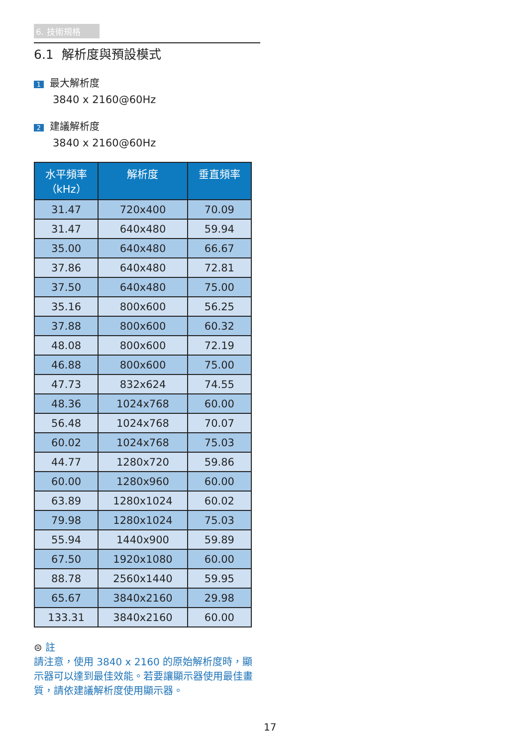6. 技術規格
6.1 解析度與預設模式
1 最大解析度
3840 x 2160@60Hz
2 建議解析度
3840 x 2160@60Hz
| 水平頻率 （kHz） | 解析度 | 垂直頻率 |
| --- | --- | --- |
| 31.47 | 720x400 | 70.09 |
| 31.47 | 640x480 | 59.94 |
| 35.00 | 640x480 | 66.67 |
| 37.86 | 640x480 | 72.81 |
| 37.50 | 640x480 | 75.00 |
| 35.16 | 800x600 | 56.25 |
| 37.88 | 800x600 | 60.32 |
| 48.08 | 800x600 | 72.19 |
| 46.88 | 800x600 | 75.00 |
| 47.73 | 832x624 | 74.55 |
| 48.36 | 1024x768 | 60.00 |
| 56.48 | 1024x768 | 70.07 |
| 60.02 | 1024x768 | 75.03 |
| 44.77 | 1280x720 | 59.86 |
| 60.00 | 1280x960 | 60.00 |
| 63.89 | 1280x1024 | 60.02 |
| 79.98 | 1280x1024 | 75.03 |
| 55.94 | 1440x900 | 59.89 |
| 67.50 | 1920x1080 | 60.00 |
| 88.78 | 2560x1440 | 59.95 |
| 65.67 | 3840x2160 | 29.98 |
| 133.31 | 3840x2160 | 60.00 |
⊜ 註
請注意，使用 3840 x 2160 的原始解析度時，顯示器可以達到最佳效能。若要讓顯示器使用最佳畫質，請依建議解析度使用顯示器。
17